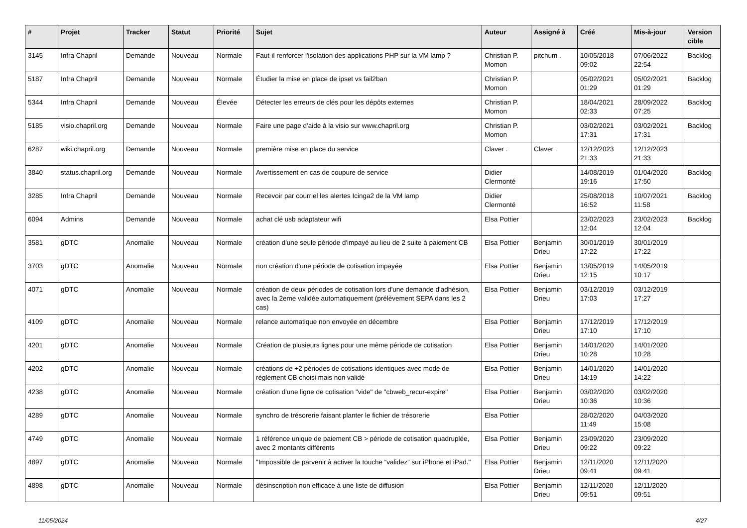| # | Projet | Tracker | Statut | Priorité | Sujet | Auteur | Assigné à | Créé | Mis-à-jour | Version cible |
| --- | --- | --- | --- | --- | --- | --- | --- | --- | --- | --- |
| 3145 | Infra Chapril | Demande | Nouveau | Normale | Faut-il renforcer l'isolation des applications PHP sur la VM lamp ? | Christian P. Momon | pitchum . | 10/05/2018 09:02 | 07/06/2022 22:54 | Backlog |
| 5187 | Infra Chapril | Demande | Nouveau | Normale | Étudier la mise en place de ipset vs fail2ban | Christian P. Momon | | 05/02/2021 01:29 | 05/02/2021 01:29 | Backlog |
| 5344 | Infra Chapril | Demande | Nouveau | Élevée | Détecter les erreurs de clés pour les dépôts externes | Christian P. Momon | | 18/04/2021 02:33 | 28/09/2022 07:25 | Backlog |
| 5185 | visio.chapril.org | Demande | Nouveau | Normale | Faire une page d'aide à la visio sur www.chapril.org | Christian P. Momon | | 03/02/2021 17:31 | 03/02/2021 17:31 | Backlog |
| 6287 | wiki.chapril.org | Demande | Nouveau | Normale | première mise en place du service | Claver . | Claver . | 12/12/2023 21:33 | 12/12/2023 21:33 | |
| 3840 | status.chapril.org | Demande | Nouveau | Normale | Avertissement en cas de coupure de service | Didier Clermonté | | 14/08/2019 19:16 | 01/04/2020 17:50 | Backlog |
| 3285 | Infra Chapril | Demande | Nouveau | Normale | Recevoir par courriel les alertes Icinga2 de la VM lamp | Didier Clermonté | | 25/08/2018 16:52 | 10/07/2021 11:58 | Backlog |
| 6094 | Admins | Demande | Nouveau | Normale | achat clé usb adaptateur wifi | Elsa Pottier | | 23/02/2023 12:04 | 23/02/2023 12:04 | Backlog |
| 3581 | gDTC | Anomalie | Nouveau | Normale | création d'une seule période d'impayé au lieu de 2 suite à paiement CB | Elsa Pottier | Benjamin Drieu | 30/01/2019 17:22 | 30/01/2019 17:22 | |
| 3703 | gDTC | Anomalie | Nouveau | Normale | non création d'une période de cotisation impayée | Elsa Pottier | Benjamin Drieu | 13/05/2019 12:15 | 14/05/2019 10:17 | |
| 4071 | gDTC | Anomalie | Nouveau | Normale | création de deux périodes de cotisation lors d'une demande d'adhésion, avec la 2eme validée automatiquement (prélèvement SEPA dans les 2 cas) | Elsa Pottier | Benjamin Drieu | 03/12/2019 17:03 | 03/12/2019 17:27 | |
| 4109 | gDTC | Anomalie | Nouveau | Normale | relance automatique non envoyée en décembre | Elsa Pottier | Benjamin Drieu | 17/12/2019 17:10 | 17/12/2019 17:10 | |
| 4201 | gDTC | Anomalie | Nouveau | Normale | Création de plusieurs lignes pour une même période de cotisation | Elsa Pottier | Benjamin Drieu | 14/01/2020 10:28 | 14/01/2020 10:28 | |
| 4202 | gDTC | Anomalie | Nouveau | Normale | créations de +2 périodes de cotisations identiques avec mode de règlement CB choisi mais non validé | Elsa Pottier | Benjamin Drieu | 14/01/2020 14:19 | 14/01/2020 14:22 | |
| 4238 | gDTC | Anomalie | Nouveau | Normale | création d'une ligne de cotisation "vide" de "cbweb_recur-expire" | Elsa Pottier | Benjamin Drieu | 03/02/2020 10:36 | 03/02/2020 10:36 | |
| 4289 | gDTC | Anomalie | Nouveau | Normale | synchro de trésorerie faisant planter le fichier de trésorerie | Elsa Pottier | | 28/02/2020 11:49 | 04/03/2020 15:08 | |
| 4749 | gDTC | Anomalie | Nouveau | Normale | 1 référence unique de paiement CB > période de cotisation quadruplée, avec 2 montants différents | Elsa Pottier | Benjamin Drieu | 23/09/2020 09:22 | 23/09/2020 09:22 | |
| 4897 | gDTC | Anomalie | Nouveau | Normale | "Impossible de parvenir à activer la touche “validez” sur iPhone et iPad." | Elsa Pottier | Benjamin Drieu | 12/11/2020 09:41 | 12/11/2020 09:41 | |
| 4898 | gDTC | Anomalie | Nouveau | Normale | désinscription non efficace à une liste de diffusion | Elsa Pottier | Benjamin Drieu | 12/11/2020 09:51 | 12/11/2020 09:51 | |
11/05/2024 4/27